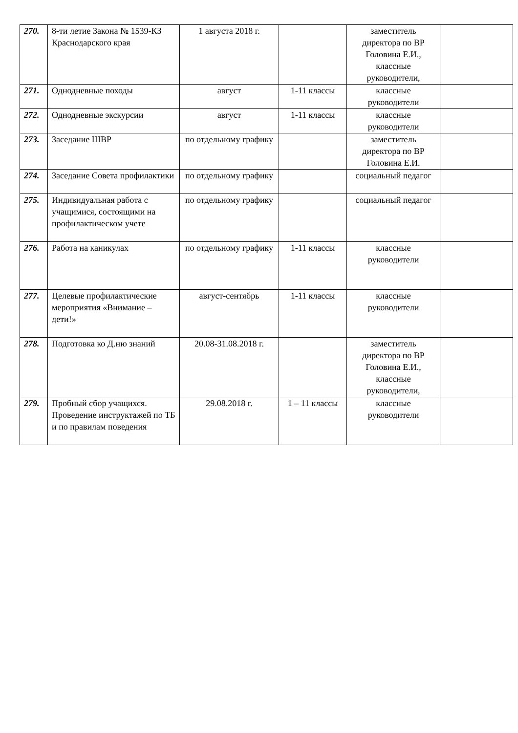| 270. | 8-ти летие Закона № 1539-КЗ Краснодарского края | 1 августа 2018 г. | | заместитель директора по ВР Головина Е.И., классные руководители, | |
| 271. | Однодневные походы | август | 1-11 классы | классные руководители | |
| 272. | Однодневные экскурсии | август | 1-11 классы | классные руководители | |
| 273. | Заседание ШВР | по отдельному графику | | заместитель директора по ВР Головина Е.И. | |
| 274. | Заседание Совета профилактики | по отдельному графику | | социальный педагог | |
| 275. | Индивидуальная работа с учащимися, состоящими на профилактическом учете | по отдельному графику | | социальный педагог | |
| 276. | Работа на каникулах | по отдельному графику | 1-11 классы | классные руководители | |
| 277. | Целевые профилактические мероприятия «Внимание – дети!» | август-сентябрь | 1-11 классы | классные руководители | |
| 278. | Подготовка ко Д.ню знаний | 20.08-31.08.2018 г. | | заместитель директора по ВР Головина Е.И., классные руководители, | |
| 279. | Пробный сбор учащихся. Проведение инструктажей по ТБ и по правилам поведения | 29.08.2018 г. | 1 – 11 классы | классные руководители | |